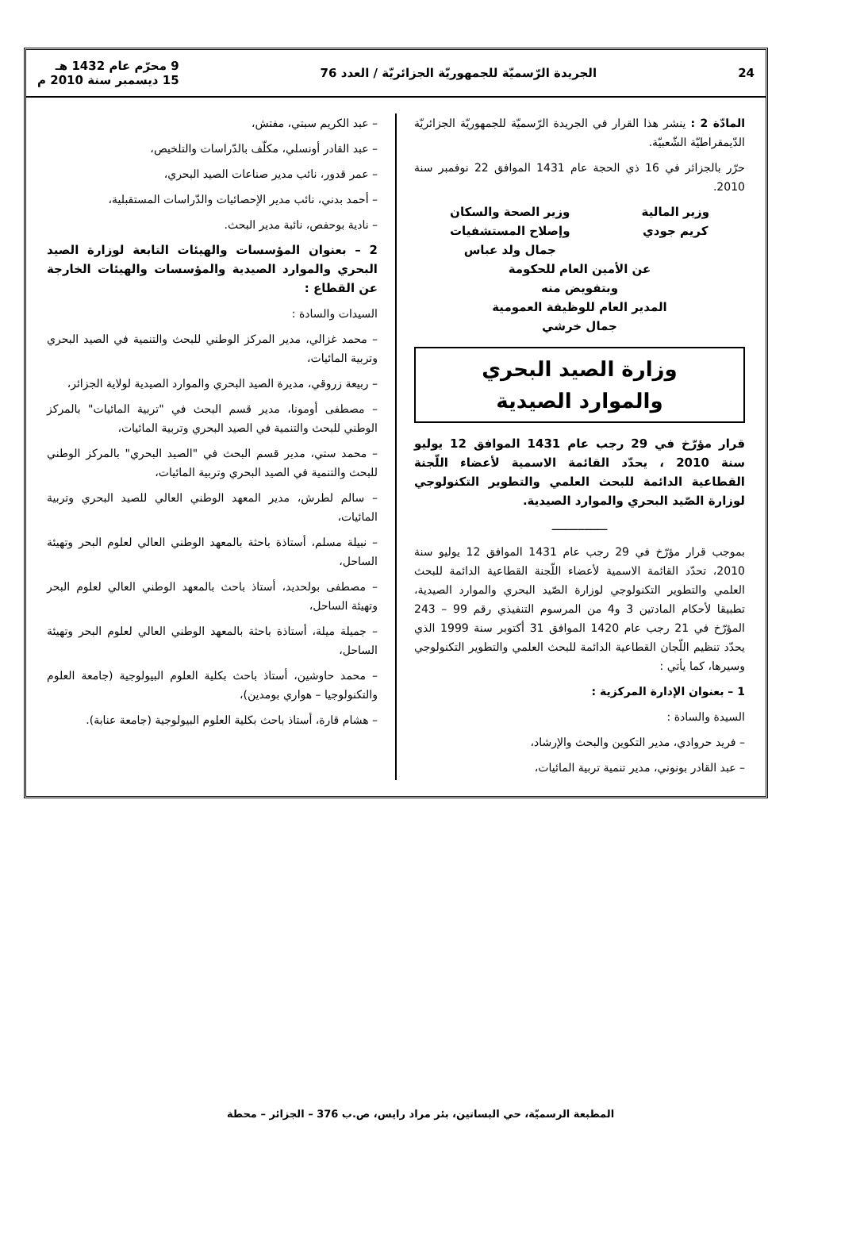24 الجريدة الرّسميّة للجمهوريّة الجزائريّة / العدد 76 9 محرّم عام 1432 هـ
15 ديسمبر سنة 2010 م
المادّة 2 : ينشر هذا القرار في الجريدة الرّسميّة للجمهوريّة الجزائريّة الدّيمقراطيّة الشّعبيّة.
حرّر بالجزائر في 16 ذي الحجة عام 1431 الموافق 22 نوفمبر سنة 2010.
وزير المالية
كريم جودي
وزير الصحة والسكان
وإصلاح المستشفيات
جمال ولد عباس
عن الأمين العام للحكومة
وبتفويض منه
المدير العام للوظيفة العمومية
جمال خرشي
وزارة الصيد البحري
والموارد الصيدية
قرار مؤرّخ في 29 رجب عام 1431 الموافق 12 يوليو سنة 2010 ، يحدّد القائمة الاسمية لأعضاء اللّجنة القطاعية الدائمة للبحث العلمي والتطوير التكنولوجي لوزارة الصّيد البحري والموارد الصيدية.
ـــــــــــــــــ
بموجب قرار مؤرّخ في 29 رجب عام 1431 الموافق 12 يوليو سنة 2010، تحدّد القائمة الاسمية لأعضاء اللّجنة القطاعية الدائمة للبحث العلمي والتطوير التكنولوجي لوزارة الصّيد البحري والموارد الصيدية، تطبيقا لأحكام المادتين 3 و4 من المرسوم التنفيذي رقم 99 – 243 المؤرّخ في 21 رجب عام 1420 الموافق 31 أكتوبر سنة 1999 الذي يحدّد تنظيم اللّجان القطاعية الدائمة للبحث العلمي والتطوير التكنولوجي وسيرها، كما يأتي :
1 – بعنوان الإدارة المركزية :
السيدة والسادة :
– فريد حروادي، مدير التكوين والبحث والإرشاد،
– عبد القادر بونوني، مدير تنمية تربية المائيات،
– عبد الكريم سبتي، مفتش،
– عبد القادر أونسلي، مكلّف بالدّراسات والتلخيص،
– عمر قدور، نائب مدير صناعات الصيد البحري،
– أحمد بدني، نائب مدير الإحصائيات والدّراسات المستقبلية،
– نادية بوحفص، نائبة مدير البحث.
2 – بعنوان المؤسسات والهيئات التابعة لوزارة الصيد البحري والموارد الصيدية والمؤسسات والهيئات الخارجة عن القطاع :
السيدات والسادة :
– محمد غزالي، مدير المركز الوطني للبحث والتنمية في الصيد البحري وتربية المائيات،
– ربيعة زروقي، مديرة الصيد البحري والموارد الصيدية لولاية الجزائر،
– مصطفى أومونا، مدير قسم البحث في "تربية المائيات" بالمركز الوطني للبحث والتنمية في الصيد البحري وتربية المائيات،
– محمد ستي، مدير قسم البحث في "الصيد البحري" بالمركز الوطني للبحث والتنمية في الصيد البحري وتربية المائيات،
– سالم لطرش، مدير المعهد الوطني العالي للصيد البحري وتربية المائيات،
– نبيلة مسلم، أستاذة باحثة بالمعهد الوطني العالي لعلوم البحر وتهيئة الساحل،
– مصطفى بولحديد، أستاذ باحث بالمعهد الوطني العالي لعلوم البحر وتهيئة الساحل،
– جميلة ميلة، أستاذة باحثة بالمعهد الوطني العالي لعلوم البحر وتهيئة الساحل،
– محمد حاوشين، أستاذ باحث بكلية العلوم البيولوجية (جامعة العلوم والتكنولوجيا – هواري بومدين)،
– هشام قارة، أستاذ باحث بكلية العلوم البيولوجية (جامعة عنابة).
المطبعة الرسميّة، حي البساتين، بئر مراد رايس، ص.ب 376 – الجزائر – محطة